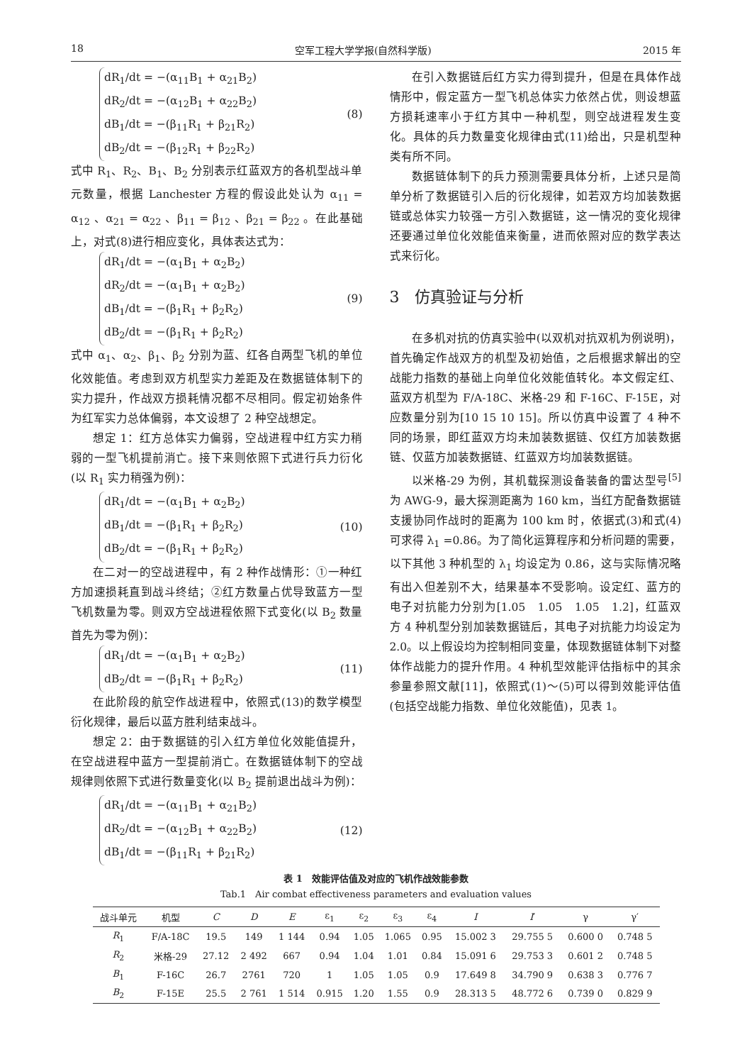18 空军工程大学学报(自然科学版) 2015 年
dR<sub>1</sub>/dt = −(α<sub>11</sub>B<sub>1</sub> + α<sub>21</sub>B<sub>2</sub>)
dR<sub>2</sub>/dt = −(α<sub>12</sub>B<sub>1</sub> + α<sub>22</sub>B<sub>2</sub>)
dB<sub>1</sub>/dt = −(β<sub>11</sub>R<sub>1</sub> + β<sub>21</sub>R<sub>2</sub>)
dB<sub>2</sub>/dt = −(β<sub>12</sub>R<sub>1</sub> + β<sub>22</sub>R<sub>2</sub>)
(8)
式中 R<sub>1</sub>、R<sub>2</sub>、B<sub>1</sub>、B<sub>2</sub> 分别表示红蓝双方的各机型战斗单元数量，根据 Lanchester 方程的假设此处认为 α<sub>11</sub> = α<sub>12</sub> 、α<sub>21</sub> = α<sub>22</sub> 、β<sub>11</sub> = β<sub>12</sub> 、β<sub>21</sub> = β<sub>22</sub> 。在此基础上，对式(8)进行相应变化，具体表达式为：
dR<sub>1</sub>/dt = −(α<sub>1</sub>B<sub>1</sub> + α<sub>2</sub>B<sub>2</sub>)
dR<sub>2</sub>/dt = −(α<sub>1</sub>B<sub>1</sub> + α<sub>2</sub>B<sub>2</sub>)
dB<sub>1</sub>/dt = −(β<sub>1</sub>R<sub>1</sub> + β<sub>2</sub>R<sub>2</sub>)
dB<sub>2</sub>/dt = −(β<sub>1</sub>R<sub>1</sub> + β<sub>2</sub>R<sub>2</sub>)
(9)
式中 α<sub>1</sub>、α<sub>2</sub>、β<sub>1</sub>、β<sub>2</sub> 分别为蓝、红各自两型飞机的单位化效能值。考虑到双方机型实力差距及在数据链体制下的实力提升，作战双方损耗情况都不尽相同。假定初始条件为红军实力总体偏弱，本文设想了 2 种空战想定。
想定 1：红方总体实力偏弱，空战进程中红方实力稍弱的一型飞机提前消亡。接下来则依照下式进行兵力衍化(以 R<sub>1</sub> 实力稍强为例)：
dR<sub>1</sub>/dt = −(α<sub>1</sub>B<sub>1</sub> + α<sub>2</sub>B<sub>2</sub>)
dB<sub>1</sub>/dt = −(β<sub>1</sub>R<sub>1</sub> + β<sub>2</sub>R<sub>2</sub>)
dB<sub>2</sub>/dt = −(β<sub>1</sub>R<sub>1</sub> + β<sub>2</sub>R<sub>2</sub>)
(10)
在二对一的空战进程中，有 2 种作战情形：①一种红方加速损耗直到战斗终结；②红方数量占优导致蓝方一型飞机数量为零。则双方空战进程依照下式变化(以 B<sub>2</sub> 数量首先为零为例)：
dR<sub>1</sub>/dt = −(α<sub>1</sub>B<sub>1</sub> + α<sub>2</sub>B<sub>2</sub>)
dB<sub>2</sub>/dt = −(β<sub>1</sub>R<sub>1</sub> + β<sub>2</sub>R<sub>2</sub>)
(11)
在此阶段的航空作战进程中，依照式(13)的数学模型衍化规律，最后以蓝方胜利结束战斗。
想定 2：由于数据链的引入红方单位化效能值提升，在空战进程中蓝方一型提前消亡。在数据链体制下的空战规律则依照下式进行数量变化(以 B<sub>2</sub> 提前退出战斗为例)：
dR<sub>1</sub>/dt = −(α<sub>11</sub>B<sub>1</sub> + α<sub>21</sub>B<sub>2</sub>)
dR<sub>2</sub>/dt = −(α<sub>12</sub>B<sub>1</sub> + α<sub>22</sub>B<sub>2</sub>)
dB<sub>1</sub>/dt = −(β<sub>11</sub>R<sub>1</sub> + β<sub>21</sub>R<sub>2</sub>)
(12)
在引入数据链后红方实力得到提升，但是在具体作战情形中，假定蓝方一型飞机总体实力依然占优，则设想蓝方损耗速率小于红方其中一种机型，则空战进程发生变化。具体的兵力数量变化规律由式(11)给出，只是机型种类有所不同。
数据链体制下的兵力预测需要具体分析，上述只是简单分析了数据链引入后的衍化规律，如若双方均加装数据链或总体实力较强一方引入数据链，这一情况的变化规律还要通过单位化效能值来衡量，进而依照对应的数学表达式来衍化。
3　仿真验证与分析
在多机对抗的仿真实验中(以双机对抗双机为例说明)，首先确定作战双方的机型及初始值，之后根据求解出的空战能力指数的基础上向单位化效能值转化。本文假定红、蓝双方机型为 F/A-18C、米格-29 和 F-16C、F-15E，对应数量分别为[10 15 10 15]。所以仿真中设置了 4 种不同的场景，即红蓝双方均未加装数据链、仅红方加装数据链、仅蓝方加装数据链、红蓝双方均加装数据链。
以米格-29 为例，其机载探测设备装备的雷达型号<sup>[5]</sup>为 AWG-9，最大探测距离为 160 km，当红方配备数据链支援协同作战时的距离为 100 km 时，依据式(3)和式(4)可求得 λ<sub>1</sub> =0.86。为了简化运算程序和分析问题的需要，以下其他 3 种机型的 λ<sub>1</sub> 均设定为 0.86，这与实际情况略有出入但差别不大，结果基本不受影响。设定红、蓝方的电子对抗能力分别为[1.05　1.05　1.05　1.2]，红蓝双方 4 种机型分别加装数据链后，其电子对抗能力均设定为 2.0。以上假设均为控制相同变量，体现数据链体制下对整体作战能力的提升作用。4 种机型效能评估指标中的其余参量参照文献[11]，依照式(1)～(5)可以得到效能评估值(包括空战能力指数、单位化效能值)，见表 1。
表 1　效能评估值及对应的飞机作战效能参数
Tab.1　Air combat effectiveness parameters and evaluation values
| 战斗单元 | 机型 | C | D | E | ε<sub>1</sub> | ε<sub>2</sub> | ε<sub>3</sub> | ε<sub>4</sub> | I | I ′ | γ | γ′ |
| --- | --- | --- | --- | --- | --- | --- | --- | --- | --- | --- | --- | --- |
| R<sub>1</sub> | F/A-18C | 19.5 | 149 | 1 144 | 0.94 | 1.05 | 1.065 | 0.95 | 15.002 3 | 29.755 5 | 0.600 0 | 0.748 5 |
| R<sub>2</sub> | 米格-29 | 27.12 | 2 492 | 667 | 0.94 | 1.04 | 1.01 | 0.84 | 15.091 6 | 29.753 3 | 0.601 2 | 0.748 5 |
| B<sub>1</sub> | F-16C | 26.7 | 2761 | 720 | 1 | 1.05 | 1.05 | 0.9 | 17.649 8 | 34.790 9 | 0.638 3 | 0.776 7 |
| B<sub>2</sub> | F-15E | 25.5 | 2 761 | 1 514 | 0.915 | 1.20 | 1.55 | 0.9 | 28.313 5 | 48.772 6 | 0.739 0 | 0.829 9 |